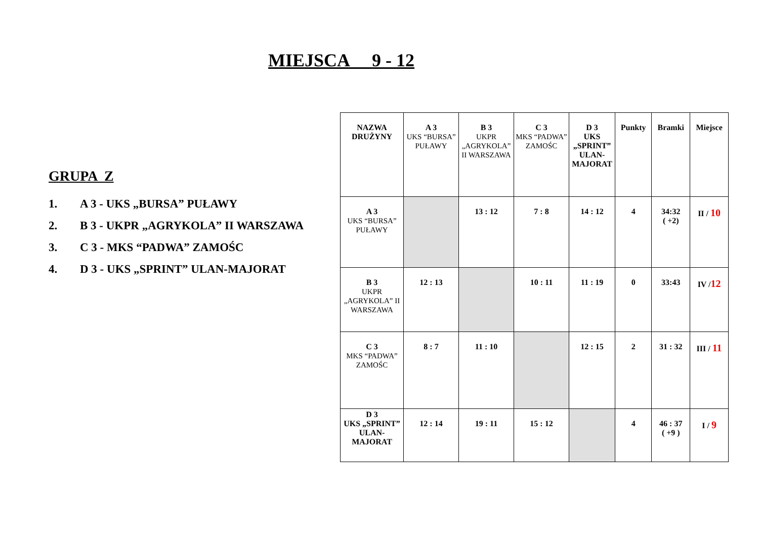MIEJSCA 9 - 12
GRUPA Z
1. A 3 - UKS „BURSA” PUŁAWY
2. B 3 - UKPR „AGRYKOLA” II WARSZAWA
3. C 3 - MKS “PADWA” ZAMOŚC
4. D 3 - UKS „SPRINT” ULAN-MAJORAT
| NAZWA DRUŻYNY | A 3 UKS “BURSA” PUŁAWY | B 3 UKPR „AGRYKOLA” II WARSZAWA | C 3 MKS “PADWA” ZAMOŚC | D 3 UKS „SPRINT” ULAN-MAJORAT | Punkty | Bramki | Miejsce |
| --- | --- | --- | --- | --- | --- | --- | --- |
| A 3 UKS “BURSA” PUŁAWY | | 13 : 12 | 7 : 8 | 14 : 12 | 4 | 34:32 ( +2) | II / 10 |
| B 3 UKPR „AGRYKOLA” II WARSZAWA | 12 : 13 | | 10 : 11 | 11 : 19 | 0 | 33:43 | IV / 12 |
| C 3 MKS “PADWA” ZAMOŚC | 8 : 7 | 11 : 10 | | 12 : 15 | 2 | 31 : 32 | III / 11 |
| D 3 UKS „SPRINT” ULAN-MAJORAT | 12 : 14 | 19 : 11 | 15 : 12 | | 4 | 46 : 37 ( +9 ) | I / 9 |